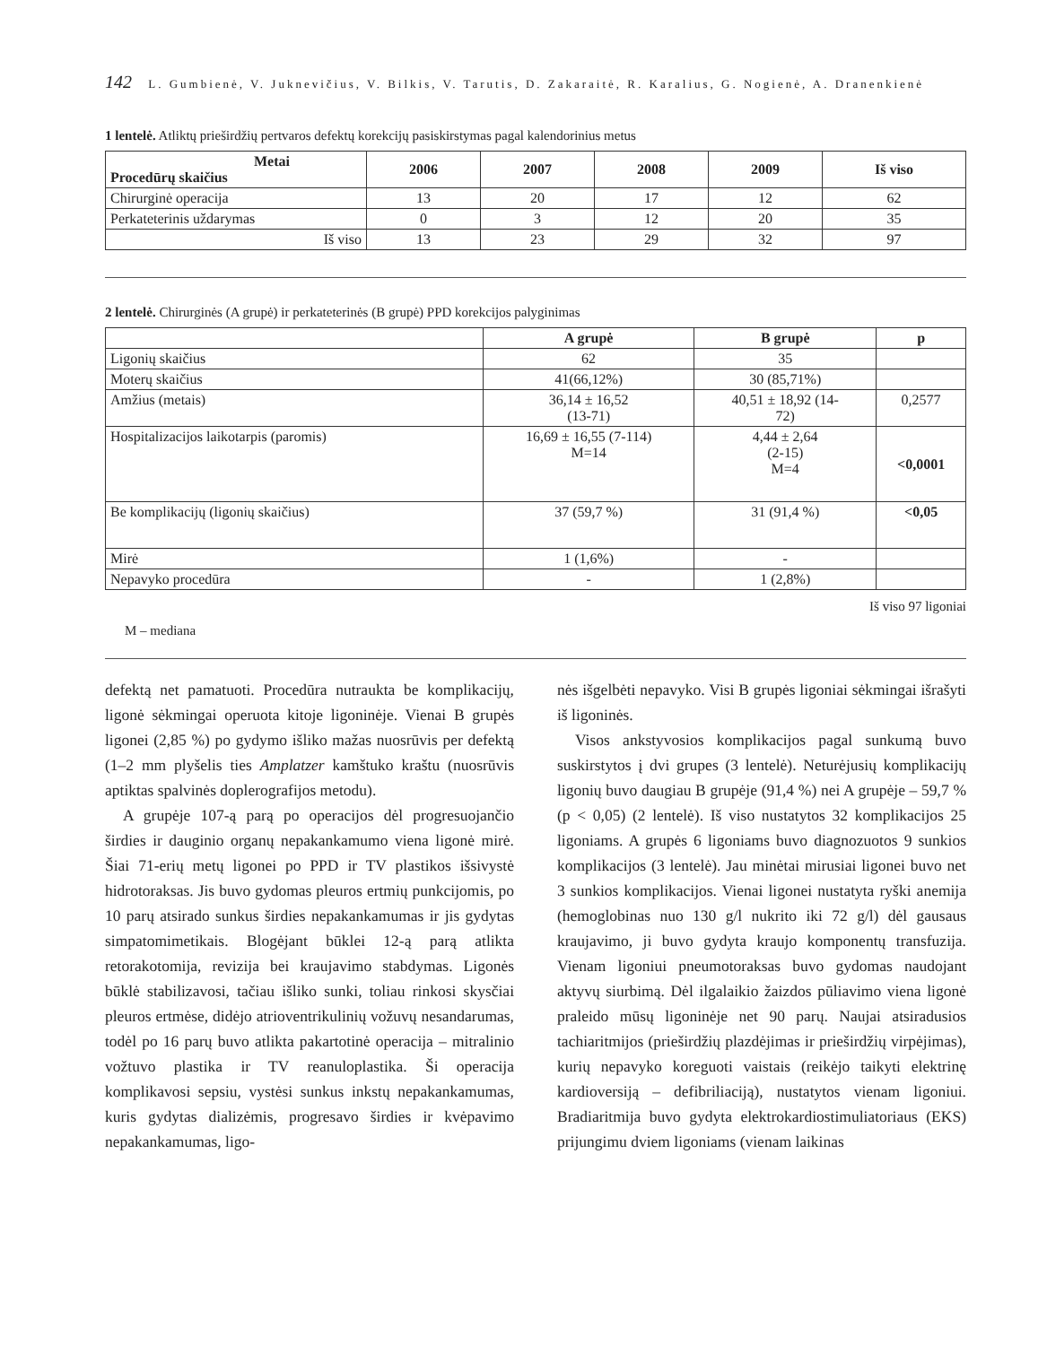142 L. Gumbienė, V. Juknevičius, V. Bilkis, V. Tarutis, D. Zakaraitė, R. Karalius, G. Nogienė, A. Dranenkienė
1 lentelė. Atliktų prieširdžių pertvaros defektų korekcijų pasiskirstymas pagal kalendorinius metus
| Metai Procedūrų skaičius | 2006 | 2007 | 2008 | 2009 | Iš viso |
| --- | --- | --- | --- | --- | --- |
| Chirurginė operacija | 13 | 20 | 17 | 12 | 62 |
| Perkateterinis uždarymas | 0 | 3 | 12 | 20 | 35 |
| Iš viso | 13 | 23 | 29 | 32 | 97 |
2 lentelė. Chirurginės (A grupė) ir perkateterinės (B grupė) PPD korekcijos palyginimas
| | A grupė | B grupė | p |
| --- | --- | --- | --- |
| Ligonių skaičius | 62 | 35 | |
| Moterų skaičius | 41(66,12%) | 30 (85,71%) | |
| Amžius (metais) | 36,14 ± 16,52 (13-71) | 40,51 ± 18,92 (14- 72) | 0,2577 |
| Hospitalizacijos laikotarpis (paromis) | 16,69 ± 16,55 (7-114) M=14 | 4,44 ± 2,64 (2-15) M=4 | <0,0001 |
| Be komplikacijų (ligonių skaičius) | 37 (59,7 %) | 31 (91,4 %) | <0,05 |
| Mirė | 1 (1,6%) | - | |
| Nepavyko procedūra | - | 1 (2,8%) | |
Iš viso 97 ligoniai
M – mediana
defektą net pamatuoti. Procedūra nutraukta be komplikacijų, ligonė sėkmingai operuota kitoje ligoninėje. Vienai B grupės ligonei (2,85 %) po gydymo išliko mažas nuosrūvis per defektą (1–2 mm plyšelis ties Amplatzer kamštuko kraštu (nuosrūvis aptiktas spalvinės doplerografijos metodu).
A grupėje 107-ą parą po operacijos dėl progresuojančio širdies ir dauginio organų nepakankamumo viena ligonė mirė. Šiai 71-erių metų ligonei po PPD ir TV plastikos išsivystė hidrotoraksas. Jis buvo gydomas pleuros ertmių punkcijomis, po 10 parų atsirado sunkus širdies nepakankamumas ir jis gydytas simpatomimetikais. Blogėjant būklei 12-ą parą atlikta retorakotomija, revizija bei kraujavimo stabdymas. Ligonės būklė stabilizavosi, tačiau išliko sunki, toliau rinkosi skysčiai pleuros ertmėse, didėjo atrioventrikulinių vožuvų nesandarumas, todėl po 16 parų buvo atlikta pakartotinė operacija – mitralinio vožtuvo plastika ir TV reanuloplastika. Ši operacija komplikavosi sepsiu, vystėsi sunkus inkstų nepakankamumas, kuris gydytas dializėmis, progresavo širdies ir kvėpavimo nepakankamumas, ligo-
nės išgelbėti nepavyko. Visi B grupės ligoniai sėkmingai išrašyti iš ligoninės.
Visos ankstyvosios komplikacijos pagal sunkumą buvo suskirstytos į dvi grupes (3 lentelė). Neturėjusių komplikacijų ligonių buvo daugiau B grupėje (91,4 %) nei A grupėje – 59,7 % (p < 0,05) (2 lentelė). Iš viso nustatytos 32 komplikacijos 25 ligoniams. A grupės 6 ligoniams buvo diagnozuotos 9 sunkios komplikacijos (3 lentelė). Jau minėtai mirusiai ligonei buvo net 3 sunkios komplikacijos. Vienai ligonei nustatyta ryški anemija (hemoglobinas nuo 130 g/l nukrito iki 72 g/l) dėl gausaus kraujavimo, ji buvo gydyta kraujo komponentų transfuzija. Vienam ligoniui pneumotoraksas buvo gydomas naudojant aktyvų siurbimą. Dėl ilgalaikio žaizdos pūliavimo viena ligonė praleido mūsų ligoninėje net 90 parų. Naujai atsiradusios tachiaritmijos (prieširdžių plazdėjimas ir prieširdžių virpėjimas), kurių nepavyko koreguoti vaistais (reikėjo taikyti elektrinę kardioversiją – defibriliaciją), nustatytos vienam ligoniui. Bradiaritmija buvo gydyta elektrokardiostimuliatoriaus (EKS) prijungimu dviem ligoniams (vienam laikinas